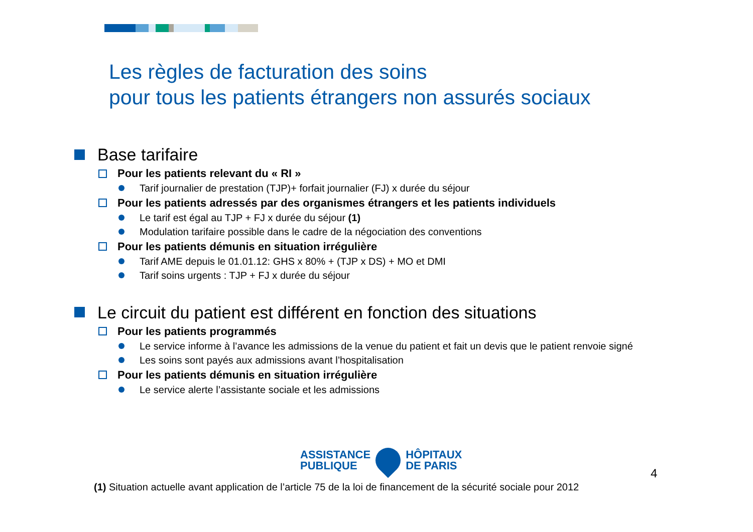Les règles de facturation des soins
pour tous les patients étrangers non assurés sociaux
Base tarifaire
Pour les patients relevant du « RI »
Tarif journalier de prestation (TJP)+ forfait journalier (FJ) x durée du séjour
Pour les patients adressés par des organismes étrangers et les patients individuels
Le tarif est égal au TJP + FJ x durée du séjour (1)
Modulation tarifaire possible dans le cadre de la négociation des conventions
Pour les patients démunis en situation irrégulière
Tarif AME depuis le 01.01.12: GHS x 80% + (TJP x DS) + MO et DMI
Tarif soins urgents : TJP + FJ x durée du séjour
Le circuit du patient est différent en fonction des situations
Pour les patients programmés
Le service informe à l’avance les admissions de la venue du patient et fait un devis que le patient renvoie signé
Les soins sont payés aux admissions avant l’hospitalisation
Pour les patients démunis en situation irrégulière
Le service alerte l’assistante sociale et les admissions
ASSISTANCE
PUBLIQUE
HÔPITAUX
DE PARIS
4
(1) Situation actuelle avant application de l’article 75 de la loi de financement de la sécurité sociale pour 2012